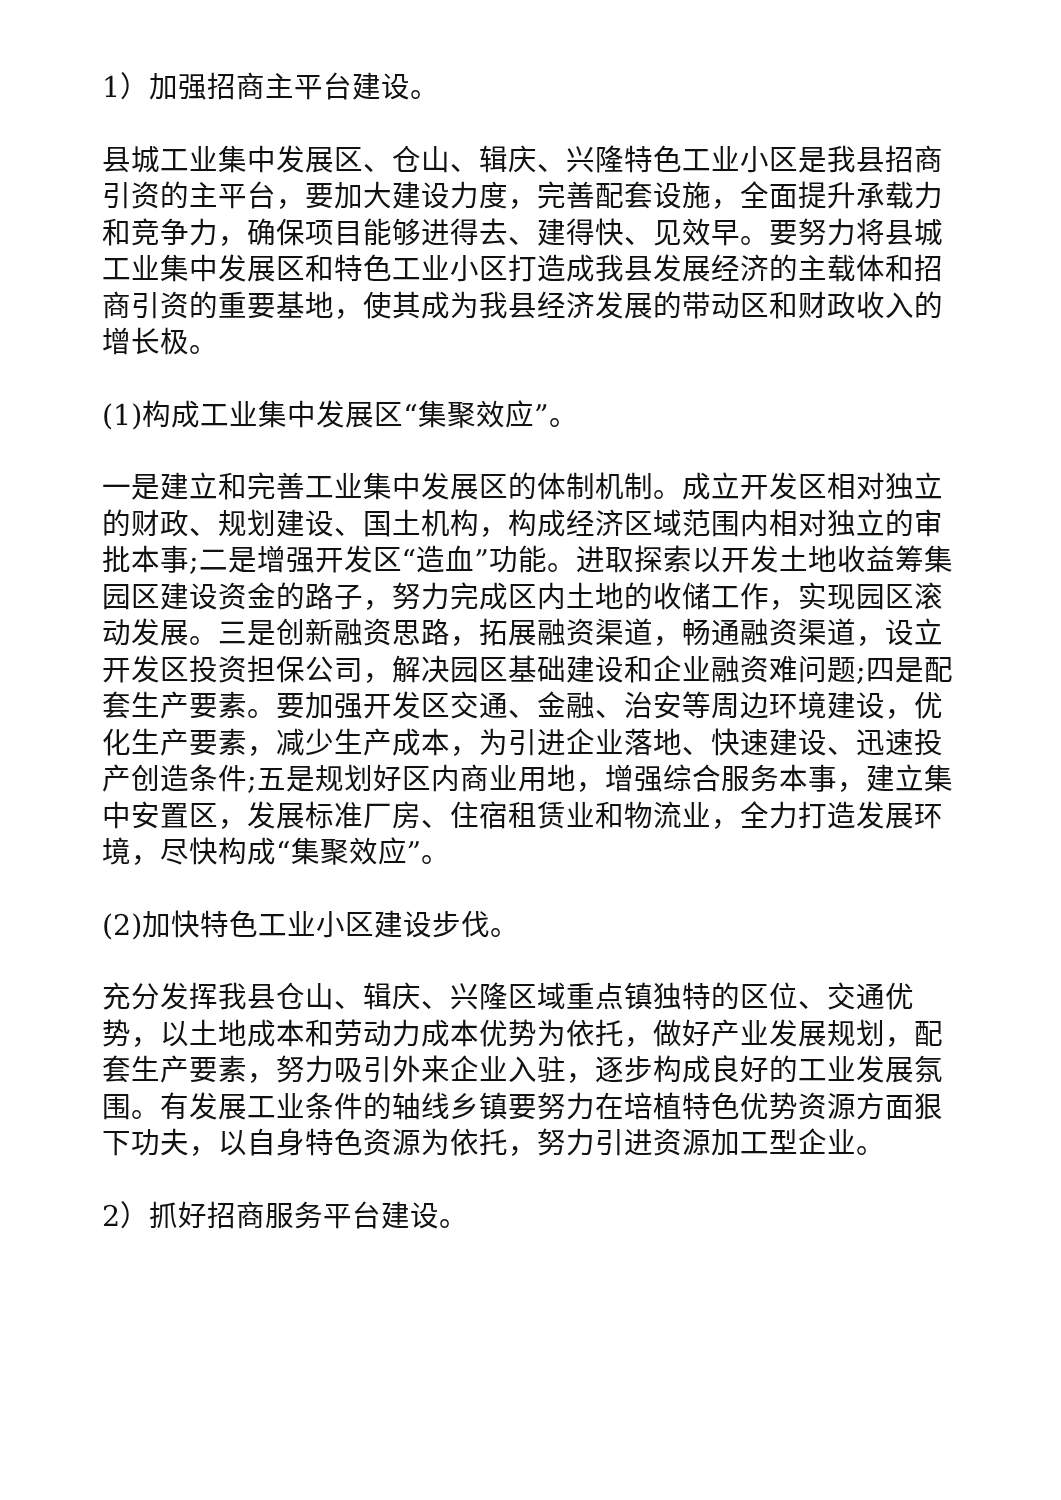1）加强招商主平台建设。
县城工业集中发展区、仓山、辑庆、兴隆特色工业小区是我县招商引资的主平台，要加大建设力度，完善配套设施，全面提升承载力和竞争力，确保项目能够进得去、建得快、见效早。要努力将县城工业集中发展区和特色工业小区打造成我县发展经济的主载体和招商引资的重要基地，使其成为我县经济发展的带动区和财政收入的增长极。
(1)构成工业集中发展区“集聚效应”。
一是建立和完善工业集中发展区的体制机制。成立开发区相对独立的财政、规划建设、国土机构，构成经济区域范围内相对独立的审批本事;二是增强开发区“造血”功能。进取探索以开发土地收益筹集园区建设资金的路子，努力完成区内土地的收储工作，实现园区滚动发展。三是创新融资思路，拓展融资渠道，畅通融资渠道，设立开发区投资担保公司，解决园区基础建设和企业融资难问题;四是配套生产要素。要加强开发区交通、金融、治安等周边环境建设，优化生产要素，减少生产成本，为引进企业落地、快速建设、迅速投产创造条件;五是规划好区内商业用地，增强综合服务本事，建立集中安置区，发展标准厂房、住宿租赁业和物流业，全力打造发展环境，尽快构成“集聚效应”。
(2)加快特色工业小区建设步伐。
充分发挥我县仓山、辑庆、兴隆区域重点镇独特的区位、交通优势，以土地成本和劳动力成本优势为依托，做好产业发展规划，配套生产要素，努力吸引外来企业入驻，逐步构成良好的工业发展氛围。有发展工业条件的轴线乡镇要努力在培植特色优势资源方面狠下功夫，以自身特色资源为依托，努力引进资源加工型企业。
2）抓好招商服务平台建设。